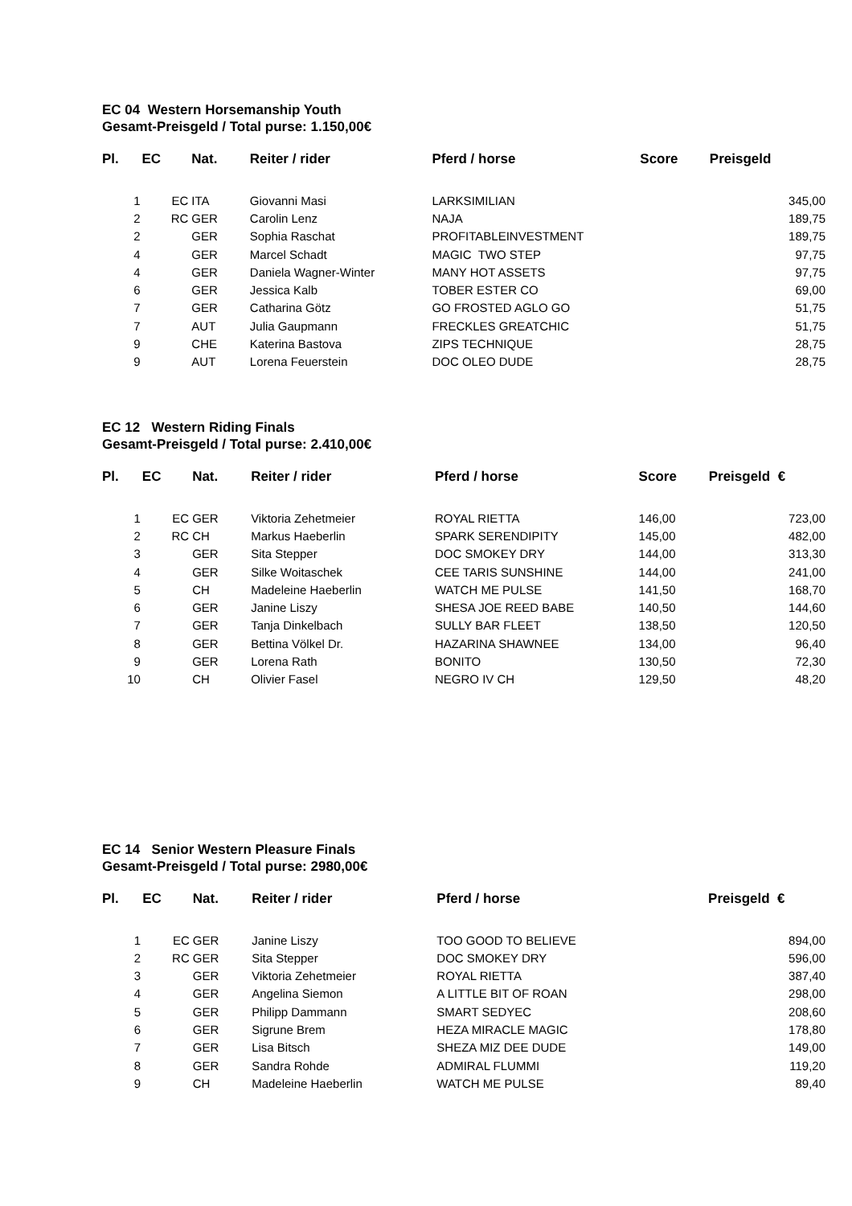EC 04 Western Horsemanship Youth
Gesamt-Preisgeld / Total purse: 1.150,00€
| Pl. | EC | Nat. | Reiter / rider | Pferd / horse | Score | Preisgeld |
| --- | --- | --- | --- | --- | --- | --- |
| 1 | EC | ITA | Giovanni Masi | LARKSIMILIAN | | 345,00 |
| 2 | RC | GER | Carolin Lenz | NAJA | | 189,75 |
| 2 | | GER | Sophia Raschat | PROFITABLEINVESTMENT | | 189,75 |
| 4 | | GER | Marcel Schadt | MAGIC TWO STEP | | 97,75 |
| 4 | | GER | Daniela Wagner-Winter | MANY HOT ASSETS | | 97,75 |
| 6 | | GER | Jessica Kalb | TOBER ESTER CO | | 69,00 |
| 7 | | GER | Catharina Götz | GO FROSTED AGLO GO | | 51,75 |
| 7 | | AUT | Julia Gaupmann | FRECKLES GREATCHIC | | 51,75 |
| 9 | | CHE | Katerina Bastova | ZIPS TECHNIQUE | | 28,75 |
| 9 | | AUT | Lorena Feuerstein | DOC OLEO DUDE | | 28,75 |
EC 12 Western Riding Finals
Gesamt-Preisgeld / Total purse: 2.410,00€
| Pl. | EC | Nat. | Reiter / rider | Pferd / horse | Score | Preisgeld € |
| --- | --- | --- | --- | --- | --- | --- |
| 1 | EC | GER | Viktoria Zehetmeier | ROYAL RIETTA | 146,00 | 723,00 |
| 2 | RC | CH | Markus Haeberlin | SPARK SERENDIPITY | 145,00 | 482,00 |
| 3 | | GER | Sita Stepper | DOC SMOKEY DRY | 144,00 | 313,30 |
| 4 | | GER | Silke Woitaschek | CEE TARIS SUNSHINE | 144,00 | 241,00 |
| 5 | | CH | Madeleine Haeberlin | WATCH ME PULSE | 141,50 | 168,70 |
| 6 | | GER | Janine Liszy | SHESA JOE REED BABE | 140,50 | 144,60 |
| 7 | | GER | Tanja Dinkelbach | SULLY BAR FLEET | 138,50 | 120,50 |
| 8 | | GER | Bettina Völkel Dr. | HAZARINA SHAWNEE | 134,00 | 96,40 |
| 9 | | GER | Lorena Rath | BONITO | 130,50 | 72,30 |
| 10 | | CH | Olivier Fasel | NEGRO IV CH | 129,50 | 48,20 |
EC 14 Senior Western Pleasure Finals
Gesamt-Preisgeld / Total purse: 2980,00€
| Pl. | EC | Nat. | Reiter / rider | Pferd / horse | | Preisgeld € |
| --- | --- | --- | --- | --- | --- | --- |
| 1 | EC | GER | Janine Liszy | TOO GOOD TO BELIEVE | | 894,00 |
| 2 | RC | GER | Sita Stepper | DOC SMOKEY DRY | | 596,00 |
| 3 | | GER | Viktoria Zehetmeier | ROYAL RIETTA | | 387,40 |
| 4 | | GER | Angelina Siemon | A LITTLE BIT OF ROAN | | 298,00 |
| 5 | | GER | Philipp Dammann | SMART SEDYEC | | 208,60 |
| 6 | | GER | Sigrune Brem | HEZA MIRACLE MAGIC | | 178,80 |
| 7 | | GER | Lisa Bitsch | SHEZA MIZ DEE DUDE | | 149,00 |
| 8 | | GER | Sandra Rohde | ADMIRAL FLUMMI | | 119,20 |
| 9 | | CH | Madeleine Haeberlin | WATCH ME PULSE | | 89,40 |